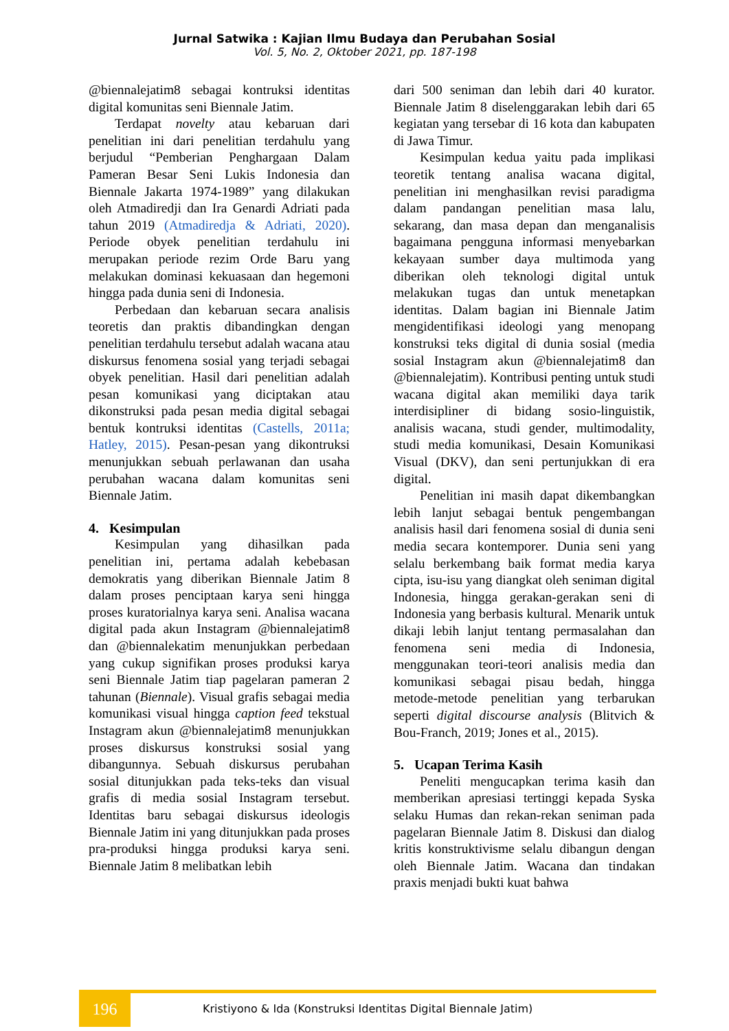Jurnal Satwika : Kajian Ilmu Budaya dan Perubahan Sosial
Vol. 5, No. 2, Oktober 2021, pp. 187-198
@biennalejatim8 sebagai kontruksi identitas digital komunitas seni Biennale Jatim.
Terdapat novelty atau kebaruan dari penelitian ini dari penelitian terdahulu yang berjudul “Pemberian Penghargaan Dalam Pameran Besar Seni Lukis Indonesia dan Biennale Jakarta 1974-1989” yang dilakukan oleh Atmadiredji dan Ira Genardi Adriati pada tahun 2019 (Atmadiredja & Adriati, 2020). Periode obyek penelitian terdahulu ini merupakan periode rezim Orde Baru yang melakukan dominasi kekuasaan dan hegemoni hingga pada dunia seni di Indonesia.
Perbedaan dan kebaruan secara analisis teoretis dan praktis dibandingkan dengan penelitian terdahulu tersebut adalah wacana atau diskursus fenomena sosial yang terjadi sebagai obyek penelitian. Hasil dari penelitian adalah pesan komunikasi yang diciptakan atau dikonstruksi pada pesan media digital sebagai bentuk kontruksi identitas (Castells, 2011a; Hatley, 2015). Pesan-pesan yang dikontruksi menunjukkan sebuah perlawanan dan usaha perubahan wacana dalam komunitas seni Biennale Jatim.
4. Kesimpulan
Kesimpulan yang dihasilkan pada penelitian ini, pertama adalah kebebasan demokratis yang diberikan Biennale Jatim 8 dalam proses penciptaan karya seni hingga proses kuratorialnya karya seni. Analisa wacana digital pada akun Instagram @biennalejatim8 dan @biennalekatim menunjukkan perbedaan yang cukup signifikan proses produksi karya seni Biennale Jatim tiap pagelaran pameran 2 tahunan (Biennale). Visual grafis sebagai media komunikasi visual hingga caption feed tekstual Instagram akun @biennalejatim8 menunjukkan proses diskursus konstruksi sosial yang dibangunnya. Sebuah diskursus perubahan sosial ditunjukkan pada teks-teks dan visual grafis di media sosial Instagram tersebut. Identitas baru sebagai diskursus ideologis Biennale Jatim ini yang ditunjukkan pada proses pra-produksi hingga produksi karya seni. Biennale Jatim 8 melibatkan lebih
dari 500 seniman dan lebih dari 40 kurator. Biennale Jatim 8 diselenggarakan lebih dari 65 kegiatan yang tersebar di 16 kota dan kabupaten di Jawa Timur.
Kesimpulan kedua yaitu pada implikasi teoretik tentang analisa wacana digital, penelitian ini menghasilkan revisi paradigma dalam pandangan penelitian masa lalu, sekarang, dan masa depan dan menganalisis bagaimana pengguna informasi menyebarkan kekayaan sumber daya multimoda yang diberikan oleh teknologi digital untuk melakukan tugas dan untuk menetapkan identitas. Dalam bagian ini Biennale Jatim mengidentifikasi ideologi yang menopang konstruksi teks digital di dunia sosial (media sosial Instagram akun @biennalejatim8 dan @biennalejatim). Kontribusi penting untuk studi wacana digital akan memiliki daya tarik interdisipliner di bidang sosio-linguistik, analisis wacana, studi gender, multimodality, studi media komunikasi, Desain Komunikasi Visual (DKV), dan seni pertunjukkan di era digital.
Penelitian ini masih dapat dikembangkan lebih lanjut sebagai bentuk pengembangan analisis hasil dari fenomena sosial di dunia seni media secara kontemporer. Dunia seni yang selalu berkembang baik format media karya cipta, isu-isu yang diangkat oleh seniman digital Indonesia, hingga gerakan-gerakan seni di Indonesia yang berbasis kultural. Menarik untuk dikaji lebih lanjut tentang permasalahan dan fenomena seni media di Indonesia, menggunakan teori-teori analisis media dan komunikasi sebagai pisau bedah, hingga metode-metode penelitian yang terbarukan seperti digital discourse analysis (Blitvich & Bou-Franch, 2019; Jones et al., 2015).
5. Ucapan Terima Kasih
Peneliti mengucapkan terima kasih dan memberikan apresiasi tertinggi kepada Syska selaku Humas dan rekan-rekan seniman pada pagelaran Biennale Jatim 8. Diskusi dan dialog kritis konstruktivisme selalu dibangun dengan oleh Biennale Jatim. Wacana dan tindakan praxis menjadi bukti kuat bahwa
196 Kristiyono & Ida (Konstruksi Identitas Digital Biennale Jatim)